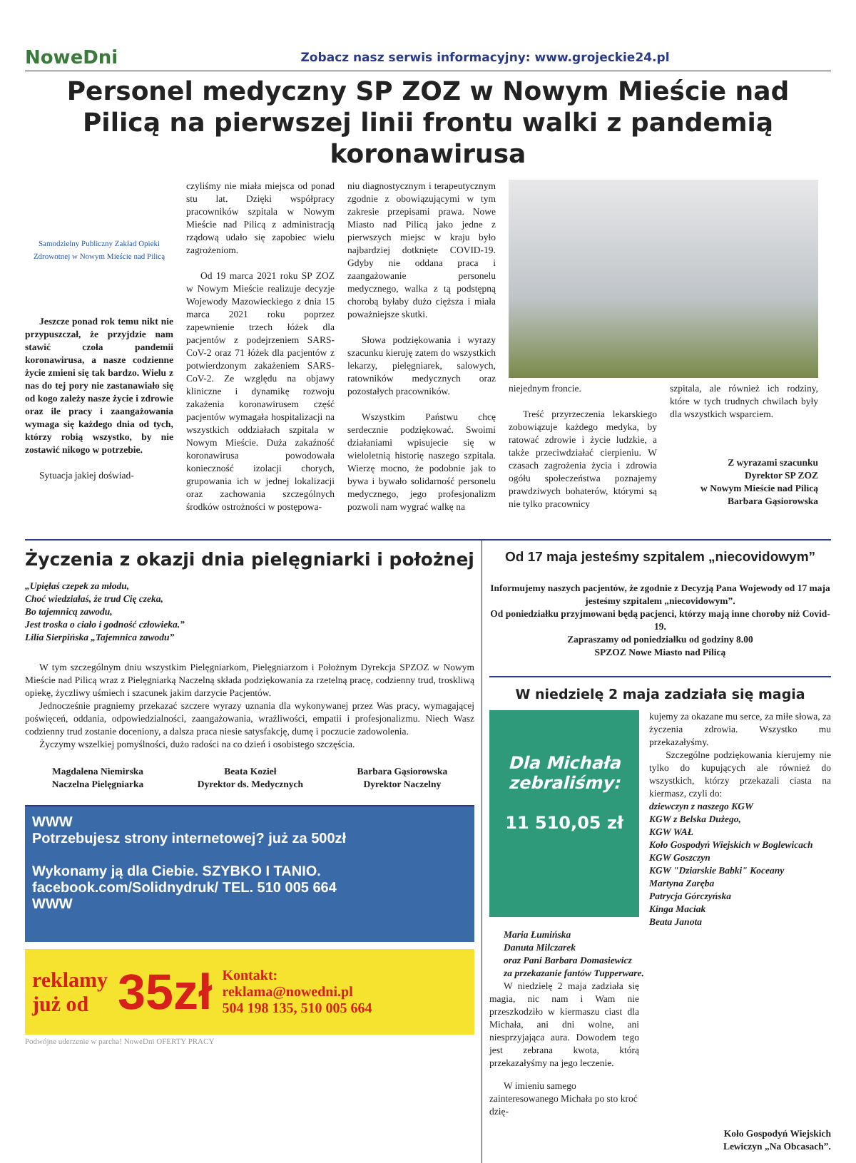NoweDni
Zobacz nasz serwis informacyjny: www.grojeckie24.pl
Personel medyczny SP ZOZ w Nowym Mieście nad Pilicą na pierwszej linii frontu walki z pandemią koronawirusa
Samodzielny Publiczny Zakład Opieki Zdrowotnej w Nowym Mieście nad Pilicą
Jeszcze ponad rok temu nikt nie przypuszczał, że przyjdzie nam stawić czoła pandemii koronawirusa, a nasze codzienne życie zmieni się tak bardzo. Wielu z nas do tej pory nie zastanawiało się od kogo zależy nasze życie i zdrowie oraz ile pracy i zaangażowania wymaga się każdego dnia od tych, którzy robią wszystko, by nie zostawić nikogo w potrzebie.
Sytuacja jakiej doświad-
czyliśmy nie miała miejsca od ponad stu lat. Dzięki współpracy pracowników szpitala w Nowym Mieście nad Pilicą z administracją rządową udało się zapobiec wielu zagrożeniom.
Od 19 marca 2021 roku SP ZOZ w Nowym Mieście realizuje decyzje Wojewody Mazowieckiego z dnia 15 marca 2021 roku poprzez zapewnienie trzech łóżek dla pacjentów z podejrzeniem SARS-CoV-2 oraz 71 łóżek dla pacjentów z potwierdzonym zakażeniem SARS-CoV-2. Ze względu na objawy kliniczne i dynamikę rozwoju zakażenia koronawirusem część pacjentów wymagała hospitalizacji na wszystkich oddziałach szpitala w Nowym Mieście. Duża zakaźność koronawirusa powodowała konieczność izolacji chorych, grupowania ich w jednej lokalizacji oraz zachowania szczególnych środków ostrożności w postępowa-
niu diagnostycznym i terapeutycznym zgodnie z obowiązującymi w tym zakresie przepisami prawa. Nowe Miasto nad Pilicą jako jedne z pierwszych miejsc w kraju było najbardziej dotknięte COVID-19. Gdyby nie oddana praca i zaangażowanie personelu medycznego, walka z tą podstępną chorobą byłaby dużo cięższa i miała poważniejsze skutki.
Słowa podziękowania i wyrazy szacunku kieruję zatem do wszystkich lekarzy, pielęgniarek, salowych, ratowników medycznych oraz pozostałych pracowników.
Wszystkim Państwu chcę serdecznie podziękować. Swoimi działaniami wpisujecie się w wieloletnią historię naszego szpitala. Wierzę mocno, że podobnie jak to bywa i bywało solidarność personelu medycznego, jego profesjonalizm pozwoli nam wygrać walkę na
niejednym froncie.
Treść przyrzeczenia lekarskiego zobowiązuje każdego medyka, by ratować zdrowie i życie ludzkie, a także przeciwdziałać cierpieniu. W czasach zagrożenia życia i zdrowia ogółu społeczeństwa poznajemy prawdziwych bohaterów, którymi są nie tylko pracownicy
szpitala, ale również ich rodziny, które w tych trudnych chwilach były dla wszystkich wsparciem.
Z wyrazami szacunku
Dyrektor SP ZOZ
w Nowym Mieście nad Pilicą
Barbara Gąsiorowska
Życzenia z okazji dnia pielęgniarki i położnej
„Upięłaś czepek za młodu,
Choć wiedziałaś, że trud Cię czeka,
Bo tajemnicą zawodu,
Jest troska o ciało i godność człowieka.”
Lilia Sierpińska „Tajemnica zawodu”
W tym szczególnym dniu wszystkim Pielęgniarkom, Pielęgniarzom i Położnym Dyrekcja SPZOZ w Nowym Mieście nad Pilicą wraz z Pielęgniarką Naczelną składa podziękowania za rzetelną pracę, codzienny trud, troskliwą opiekę, życzliwy uśmiech i szacunek jakim darzycie Pacjentów.
Jednocześnie pragniemy przekazać szczere wyrazy uznania dla wykonywanej przez Was pracy, wymagającej poświęceń, oddania, odpowiedzialności, zaangażowania, wrażliwości, empatii i profesjonalizmu. Niech Wasz codzienny trud zostanie doceniony, a dalsza praca niesie satysfakcję, dumę i poczucie zadowolenia.
Życzymy wszelkiej pomyślności, dużo radości na co dzień i osobistego szczęścia.
Magdalena Niemirska
Naczelna Pielęgniarka
Beata Kozieł
Dyrektor ds. Medycznych
Barbara Gąsiorowska
Dyrektor Naczelny
WWW
Potrzebujesz strony internetowej? już za 500zł
Wykonamy ją dla Ciebie. SZYBKO I TANIO.
facebook.com/Solidnydruk/ TEL. 510 005 664
WWW
reklamy
już od
35zł
Kontakt:
reklama@nowedni.pl
504 198 135, 510 005 664
Podwójne uderzenie w parcha! NoweDni OFERTY PRACY
Od 17 maja jesteśmy szpitalem „niecovidowym”
Informujemy naszych pacjentów, że zgodnie z Decyzją Pana Wojewody od 17 maja jesteśmy szpitalem „niecovidowym”.
Od poniedziałku przyjmowani będą pacjenci, którzy mają inne choroby niż Covid-19.
Zapraszamy od poniedziałku od godziny 8.00
SPZOZ Nowe Miasto nad Pilicą
W niedzielę 2 maja zadziała się magia
Dla Michała zebraliśmy:
11 510,05 zł
kujemy za okazane mu serce, za miłe słowa, za życzenia zdrowia. Wszystko mu przekazałyśmy.
Szczególne podziękowania kierujemy nie tylko do kupujących ale również do wszystkich, którzy przekazali ciasta na kiermasz, czyli do:
dziewczyn z naszego KGW
KGW z Belska Dużego,
KGW WAŁ
Koło Gospodyń Wiejskich w Boglewicach
KGW Goszczyn
KGW "Dziarskie Babki" Koceany
Martyna Zaręba
Patrycja Górczyńska
Kinga Maciak
Beata Janota
Maria Łumińska
Danuta Milczarek
oraz Pani Barbara Domasiewicz
za przekazanie fantów Tupperware.
W niedzielę 2 maja zadziała się magia, nic nam i Wam nie przeszkodziło w kiermaszu ciast dla Michała, ani dni wolne, ani niesprzyjająca aura. Dowodem tego jest zebrana kwota, którą przekazałyśmy na jego leczenie.
W imieniu samego zainteresowanego Michała po sto kroć dzię-
Koło Gospodyń Wiejskich
Lewiczyn „Na Obcasach”.